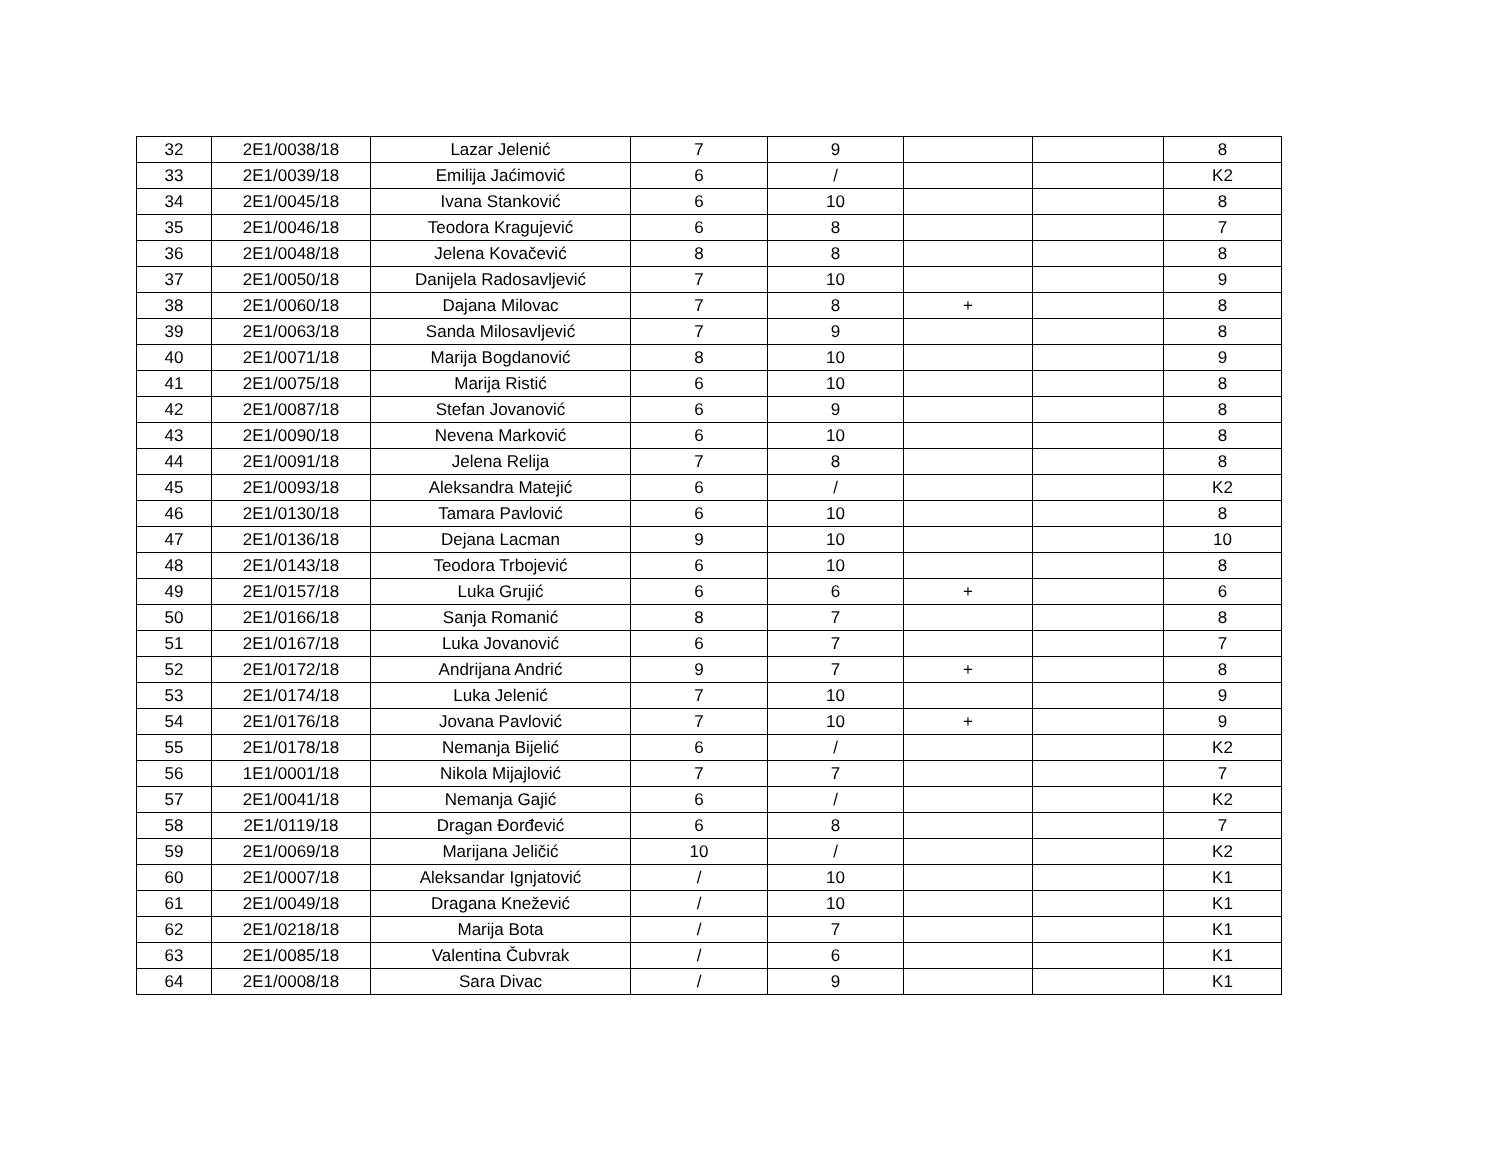| 32 | 2E1/0038/18 | Lazar Jelenić | 7 | 9 | | | 8 |
| 33 | 2E1/0039/18 | Emilija Jaćimović | 6 | / | | | K2 |
| 34 | 2E1/0045/18 | Ivana Stanković | 6 | 10 | | | 8 |
| 35 | 2E1/0046/18 | Teodora Kragujević | 6 | 8 | | | 7 |
| 36 | 2E1/0048/18 | Jelena Kovačević | 8 | 8 | | | 8 |
| 37 | 2E1/0050/18 | Danijela Radosavljević | 7 | 10 | | | 9 |
| 38 | 2E1/0060/18 | Dajana Milovac | 7 | 8 | + | | 8 |
| 39 | 2E1/0063/18 | Sanda Milosavljević | 7 | 9 | | | 8 |
| 40 | 2E1/0071/18 | Marija Bogdanović | 8 | 10 | | | 9 |
| 41 | 2E1/0075/18 | Marija Ristić | 6 | 10 | | | 8 |
| 42 | 2E1/0087/18 | Stefan Jovanović | 6 | 9 | | | 8 |
| 43 | 2E1/0090/18 | Nevena Marković | 6 | 10 | | | 8 |
| 44 | 2E1/0091/18 | Jelena Relija | 7 | 8 | | | 8 |
| 45 | 2E1/0093/18 | Aleksandra Matejić | 6 | / | | | K2 |
| 46 | 2E1/0130/18 | Tamara Pavlović | 6 | 10 | | | 8 |
| 47 | 2E1/0136/18 | Dejana Lacman | 9 | 10 | | | 10 |
| 48 | 2E1/0143/18 | Teodora Trbojević | 6 | 10 | | | 8 |
| 49 | 2E1/0157/18 | Luka Grujić | 6 | 6 | + | | 6 |
| 50 | 2E1/0166/18 | Sanja Romanić | 8 | 7 | | | 8 |
| 51 | 2E1/0167/18 | Luka Jovanović | 6 | 7 | | | 7 |
| 52 | 2E1/0172/18 | Andrijana Andrić | 9 | 7 | + | | 8 |
| 53 | 2E1/0174/18 | Luka Jelenić | 7 | 10 | | | 9 |
| 54 | 2E1/0176/18 | Jovana Pavlović | 7 | 10 | + | | 9 |
| 55 | 2E1/0178/18 | Nemanja Bijelić | 6 | / | | | K2 |
| 56 | 1E1/0001/18 | Nikola Mijajlović | 7 | 7 | | | 7 |
| 57 | 2E1/0041/18 | Nemanja Gajić | 6 | / | | | K2 |
| 58 | 2E1/0119/18 | Dragan Đorđević | 6 | 8 | | | 7 |
| 59 | 2E1/0069/18 | Marijana Jeličić | 10 | / | | | K2 |
| 60 | 2E1/0007/18 | Aleksandar Ignjatović | / | 10 | | | K1 |
| 61 | 2E1/0049/18 | Dragana Knežević | / | 10 | | | K1 |
| 62 | 2E1/0218/18 | Marija Bota | / | 7 | | | K1 |
| 63 | 2E1/0085/18 | Valentina Čubvrak | / | 6 | | | K1 |
| 64 | 2E1/0008/18 | Sara Divac | / | 9 | | | K1 |